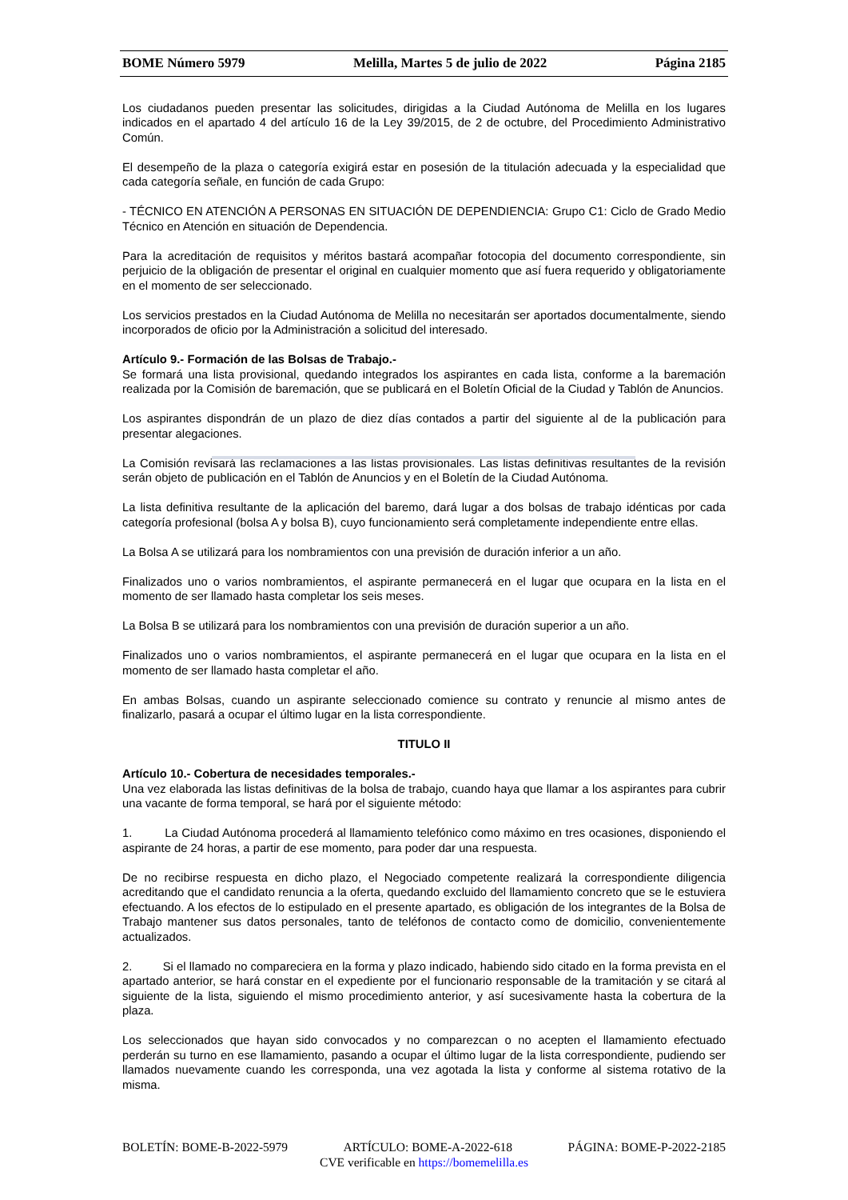BOME Número 5979 Melilla, Martes 5 de julio de 2022 Página 2185
Los ciudadanos pueden presentar las solicitudes, dirigidas a la Ciudad Autónoma de Melilla en los lugares indicados en el apartado 4 del artículo 16 de la Ley 39/2015, de 2 de octubre, del Procedimiento Administrativo Común.
El desempeño de la plaza o categoría exigirá estar en posesión de la titulación adecuada y la especialidad que cada categoría señale, en función de cada Grupo:
- TÉCNICO EN ATENCIÓN A PERSONAS EN SITUACIÓN DE DEPENDIENCIA: Grupo C1: Ciclo de Grado Medio Técnico en Atención en situación de Dependencia.
Para la acreditación de requisitos y méritos bastará acompañar fotocopia del documento correspondiente, sin perjuicio de la obligación de presentar el original en cualquier momento que así fuera requerido y obligatoriamente en el momento de ser seleccionado.
Los servicios prestados en la Ciudad Autónoma de Melilla no necesitarán ser aportados documentalmente, siendo incorporados de oficio por la Administración a solicitud del interesado.
Artículo 9.- Formación de las Bolsas de Trabajo.-
Se formará una lista provisional, quedando integrados los aspirantes en cada lista, conforme a la baremación realizada por la Comisión de baremación, que se publicará en el Boletín Oficial de la Ciudad y Tablón de Anuncios.
Los aspirantes dispondrán de un plazo de diez días contados a partir del siguiente al de la publicación para presentar alegaciones.
La Comisión revisará las reclamaciones a las listas provisionales. Las listas definitivas resultantes de la revisión serán objeto de publicación en el Tablón de Anuncios y en el Boletín de la Ciudad Autónoma.
La lista definitiva resultante de la aplicación del baremo, dará lugar a dos bolsas de trabajo idénticas por cada categoría profesional (bolsa A y bolsa B), cuyo funcionamiento será completamente independiente entre ellas.
La Bolsa A se utilizará para los nombramientos con una previsión de duración inferior a un año.
Finalizados uno o varios nombramientos, el aspirante permanecerá en el lugar que ocupara en la lista en el momento de ser llamado hasta completar los seis meses.
La Bolsa B se utilizará para los nombramientos con una previsión de duración superior a un año.
Finalizados uno o varios nombramientos, el aspirante permanecerá en el lugar que ocupara en la lista en el momento de ser llamado hasta completar el año.
En ambas Bolsas, cuando un aspirante seleccionado comience su contrato y renuncie al mismo antes de finalizarlo, pasará a ocupar el último lugar en la lista correspondiente.
TITULO II
Artículo 10.- Cobertura de necesidades temporales.-
Una vez elaborada las listas definitivas de la bolsa de trabajo, cuando haya que llamar a los aspirantes para cubrir una vacante de forma temporal, se hará por el siguiente método:
1. La Ciudad Autónoma procederá al llamamiento telefónico como máximo en tres ocasiones, disponiendo el aspirante de 24 horas, a partir de ese momento, para poder dar una respuesta.
De no recibirse respuesta en dicho plazo, el Negociado competente realizará la correspondiente diligencia acreditando que el candidato renuncia a la oferta, quedando excluido del llamamiento concreto que se le estuviera efectuando. A los efectos de lo estipulado en el presente apartado, es obligación de los integrantes de la Bolsa de Trabajo mantener sus datos personales, tanto de teléfonos de contacto como de domicilio, convenientemente actualizados.
2. Si el llamado no compareciera en la forma y plazo indicado, habiendo sido citado en la forma prevista en el apartado anterior, se hará constar en el expediente por el funcionario responsable de la tramitación y se citará al siguiente de la lista, siguiendo el mismo procedimiento anterior, y así sucesivamente hasta la cobertura de la plaza.
Los seleccionados que hayan sido convocados y no comparezcan o no acepten el llamamiento efectuado perderán su turno en ese llamamiento, pasando a ocupar el último lugar de la lista correspondiente, pudiendo ser llamados nuevamente cuando les corresponda, una vez agotada la lista y conforme al sistema rotativo de la misma.
BOLETÍN: BOME-B-2022-5979 ARTÍCULO: BOME-A-2022-618 PÁGINA: BOME-P-2022-2185
CVE verificable en https://bomemelilla.es